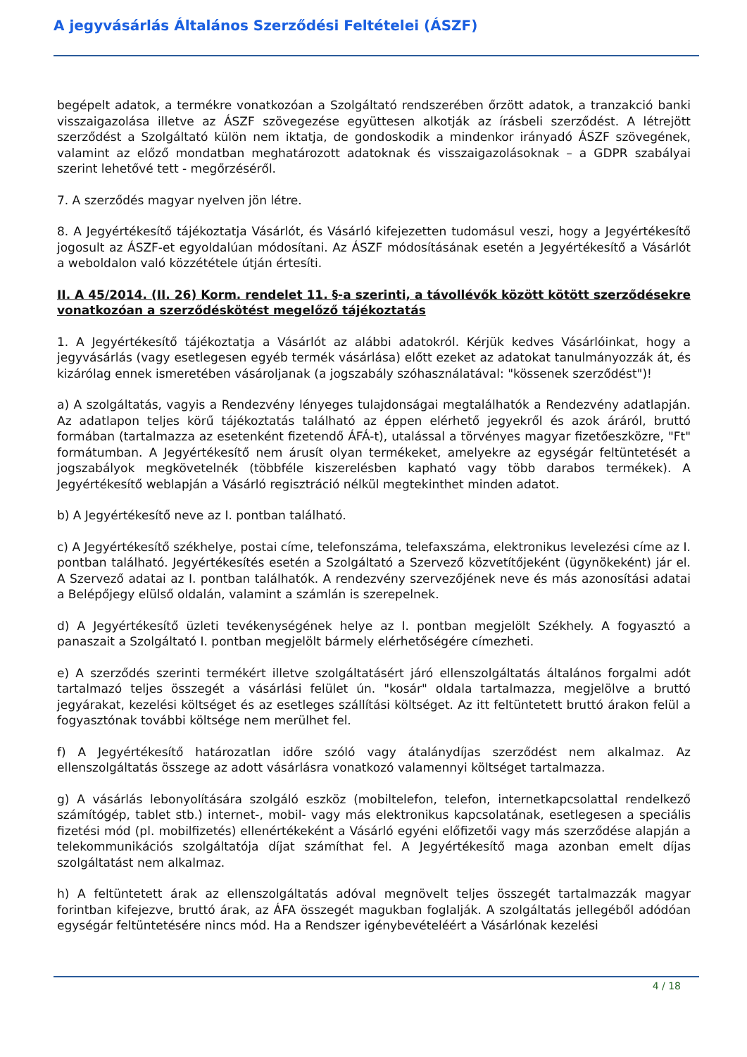A jegyvásárlás Általános Szerződési Feltételei (ÁSZF)
begépelt adatok, a termékre vonatkozóan a Szolgáltató rendszerében őrzött adatok, a tranzakció banki visszaigazolása illetve az ÁSZF szövegezése együttesen alkotják az írásbeli szerződést. A létrejött szerződést a Szolgáltató külön nem iktatja, de gondoskodik a mindenkor irányadó ÁSZF szövegének, valamint az előző mondatban meghatározott adatoknak és visszaigazolásoknak – a GDPR szabályai szerint lehetővé tett - megőrzéséről.
7. A szerződés magyar nyelven jön létre.
8. A Jegyértékesítő tájékoztatja Vásárlót, és Vásárló kifejezetten tudomásul veszi, hogy a Jegyértékesítő jogosult az ÁSZF-et egyoldalúan módosítani. Az ÁSZF módosításának esetén a Jegyértékesítő a Vásárlót a weboldalon való közzététele útján értesíti.
II. A 45/2014. (II. 26) Korm. rendelet 11. §-a szerinti, a távollévők között kötött szerződésekre vonatkozóan a szerződéskötést megelőző tájékoztatás
1. A Jegyértékesítő tájékoztatja a Vásárlót az alábbi adatokról. Kérjük kedves Vásárlóinkat, hogy a jegyvásárlás (vagy esetlegesen egyéb termék vásárlása) előtt ezeket az adatokat tanulmányozzák át, és kizárólag ennek ismeretében vásároljanak (a jogszabály szóhasználatával: "kössenek szerződést")!
a) A szolgáltatás, vagyis a Rendezvény lényeges tulajdonságai megtalálhatók a Rendezvény adatlapján. Az adatlapon teljes körű tájékoztatás található az éppen elérhető jegyekről és azok áráról, bruttó formában (tartalmazza az esetenként fizetendő ÁFÁ-t), utalással a törvényes magyar fizetőeszközre, "Ft" formátumban. A Jegyértékesítő nem árusít olyan termékeket, amelyekre az egységár feltüntetését a jogszabályok megkövetelnék (többféle kiszerelésben kapható vagy több darabos termékek). A Jegyértékesítő weblapján a Vásárló regisztráció nélkül megtekinthet minden adatot.
b) A Jegyértékesítő neve az I. pontban található.
c) A Jegyértékesítő székhelye, postai címe, telefonszáma, telefaxszáma, elektronikus levelezési címe az I. pontban található. Jegyértékesítés esetén a Szolgáltató a Szervező közvetítőjeként (ügynökeként) jár el. A Szervező adatai az I. pontban találhatók. A rendezvény szervezőjének neve és más azonosítási adatai a Belépőjegy elülső oldalán, valamint a számlán is szerepelnek.
d) A Jegyértékesítő üzleti tevékenységének helye az I. pontban megjelölt Székhely. A fogyasztó a panaszait a Szolgáltató I. pontban megjelölt bármely elérhetőségére címezheti.
e) A szerződés szerinti termékért illetve szolgáltatásért járó ellenszolgáltatás általános forgalmi adót tartalmazó teljes összegét a vásárlási felület ún. "kosár" oldala tartalmazza, megjelölve a bruttó jegyárakat, kezelési költséget és az esetleges szállítási költséget. Az itt feltüntetett bruttó árakon felül a fogyasztónak további költsége nem merülhet fel.
f) A Jegyértékesítő határozatlan időre szóló vagy átalánydíjas szerződést nem alkalmaz. Az ellenszolgáltatás összege az adott vásárlásra vonatkozó valamennyi költséget tartalmazza.
g) A vásárlás lebonyolítására szolgáló eszköz (mobiltelefon, telefon, internetkapcsolattal rendelkező számítógép, tablet stb.) internet-, mobil- vagy más elektronikus kapcsolatának, esetlegesen a speciális fizetési mód (pl. mobilfizetés) ellenértékeként a Vásárló egyéni előfizetői vagy más szerződése alapján a telekommunikációs szolgáltatója díjat számíthat fel. A Jegyértékesítő maga azonban emelt díjas szolgáltatást nem alkalmaz.
h) A feltüntetett árak az ellenszolgáltatás adóval megnövelt teljes összegét tartalmazzák magyar forintban kifejezve, bruttó árak, az ÁFA összegét magukban foglalják. A szolgáltatás jellegéből adódóan egységár feltüntetésére nincs mód. Ha a Rendszer igénybevételéért a Vásárlónak kezelési
4 / 18